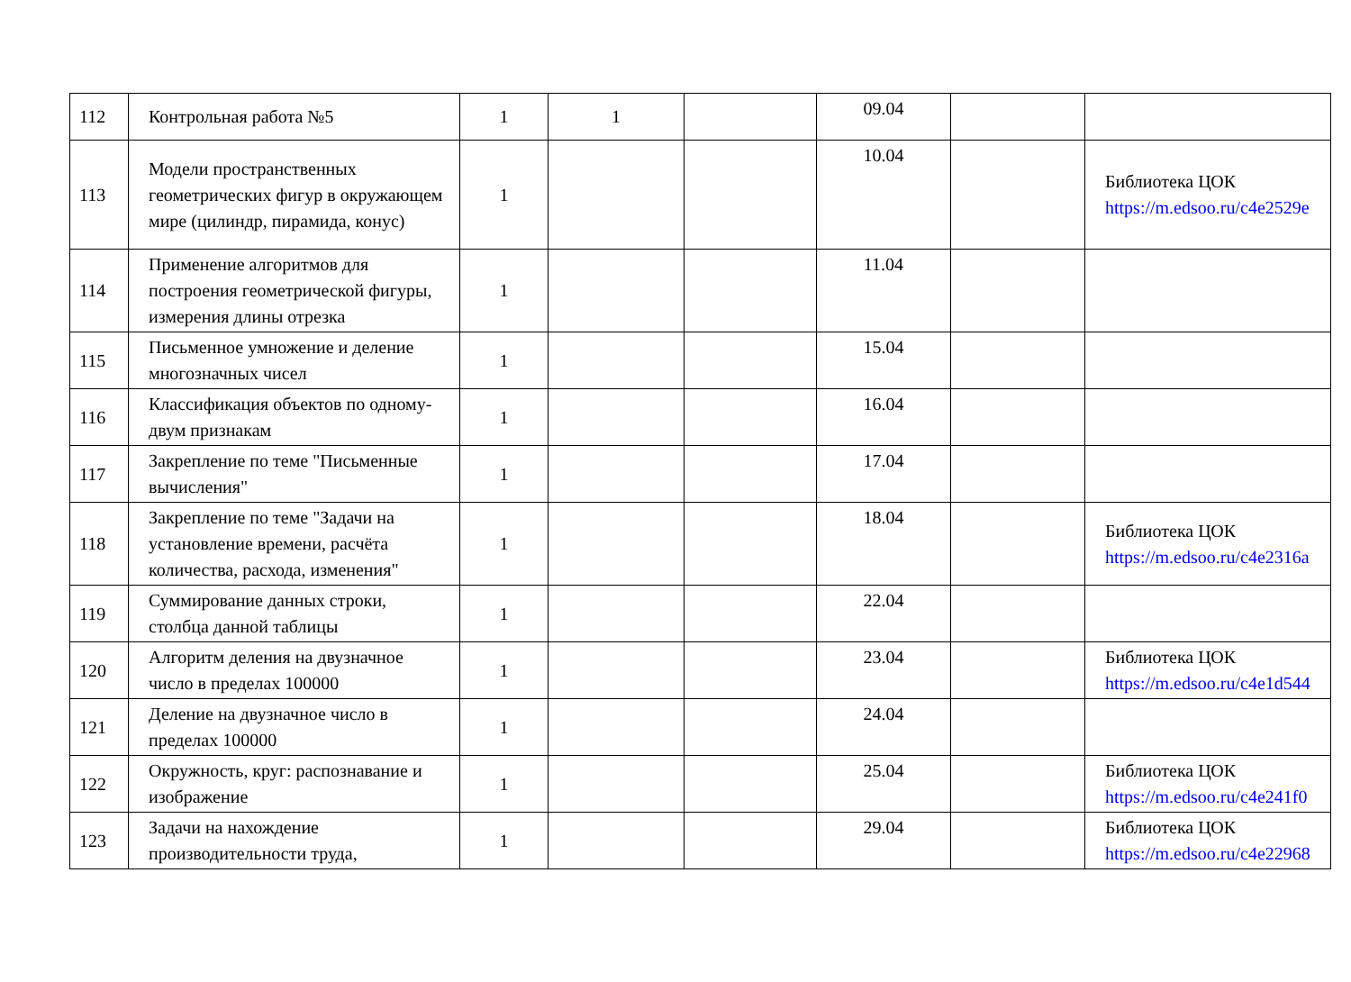| 112 | Контрольная работа №5 | 1 | 1 | | 09.04 | | |
| 113 | Модели пространственных геометрических фигур в окружающем мире (цилиндр, пирамида, конус) | 1 | | | 10.04 | | Библиотека ЦОК https://m.edsoo.ru/c4e2529e |
| 114 | Применение алгоритмов для построения геометрической фигуры, измерения длины отрезка | 1 | | | 11.04 | | |
| 115 | Письменное умножение и деление многозначных чисел | 1 | | | 15.04 | | |
| 116 | Классификация объектов по одному-двум признакам | 1 | | | 16.04 | | |
| 117 | Закрепление по теме "Письменные вычисления" | 1 | | | 17.04 | | |
| 118 | Закрепление по теме "Задачи на установление времени, расчёта количества, расхода, изменения" | 1 | | | 18.04 | | Библиотека ЦОК https://m.edsoo.ru/c4e2316a |
| 119 | Суммирование данных строки, столбца данной таблицы | 1 | | | 22.04 | | |
| 120 | Алгоритм деления на двузначное число в пределах 100000 | 1 | | | 23.04 | | Библиотека ЦОК https://m.edsoo.ru/c4e1d544 |
| 121 | Деление на двузначное число в пределах 100000 | 1 | | | 24.04 | | |
| 122 | Окружность, круг: распознавание и изображение | 1 | | | 25.04 | | Библиотека ЦОК https://m.edsoo.ru/c4e241f0 |
| 123 | Задачи на нахождение производительности труда, | 1 | | | 29.04 | | Библиотека ЦОК https://m.edsoo.ru/c4e22968 |